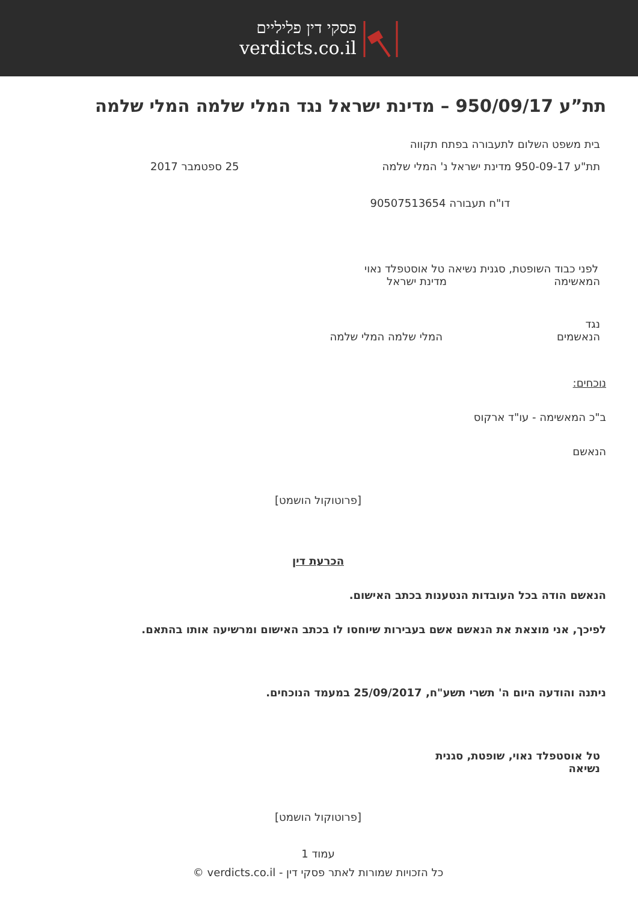פסקי דין פליליים
verdicts.co.il
תת”ע 950/09/17 – מדינת ישראל נגד המלי שלמה המלי שלמה
בית משפט השלום לתעבורה בפתח תקווה
תת"ע 950-09-17 מדינת ישראל נ' המלי שלמה
25 ספטמבר 2017
דו"ח תעבורה 90507513654
לפני כבוד השופטת, סגנית נשיאה טל אוסטפלד נאוי
המאשימה מדינת ישראל
נגד
הנאשמים המלי שלמה המלי שלמה
נוכחים:
ב"כ המאשימה - עו"ד ארקוס
הנאשם
[פרוטוקול הושמט]
הכרעת דין
הנאשם הודה בכל העובדות הנטענות בכתב האישום.
לפיכך, אני מוצאת את הנאשם אשם בעבירות שיוחסו לו בכתב האישום ומרשיעה אותו בהתאם.
ניתנה והודעה היום ה' תשרי תשע"ח, 25/09/2017 במעמד הנוכחים.
טל אוסטפלד נאוי, שופטת, סגנית נשיאה
[פרוטוקול הושמט]
עמוד 1
כל הזכויות שמורות לאתר פסקי דין - verdicts.co.il ©